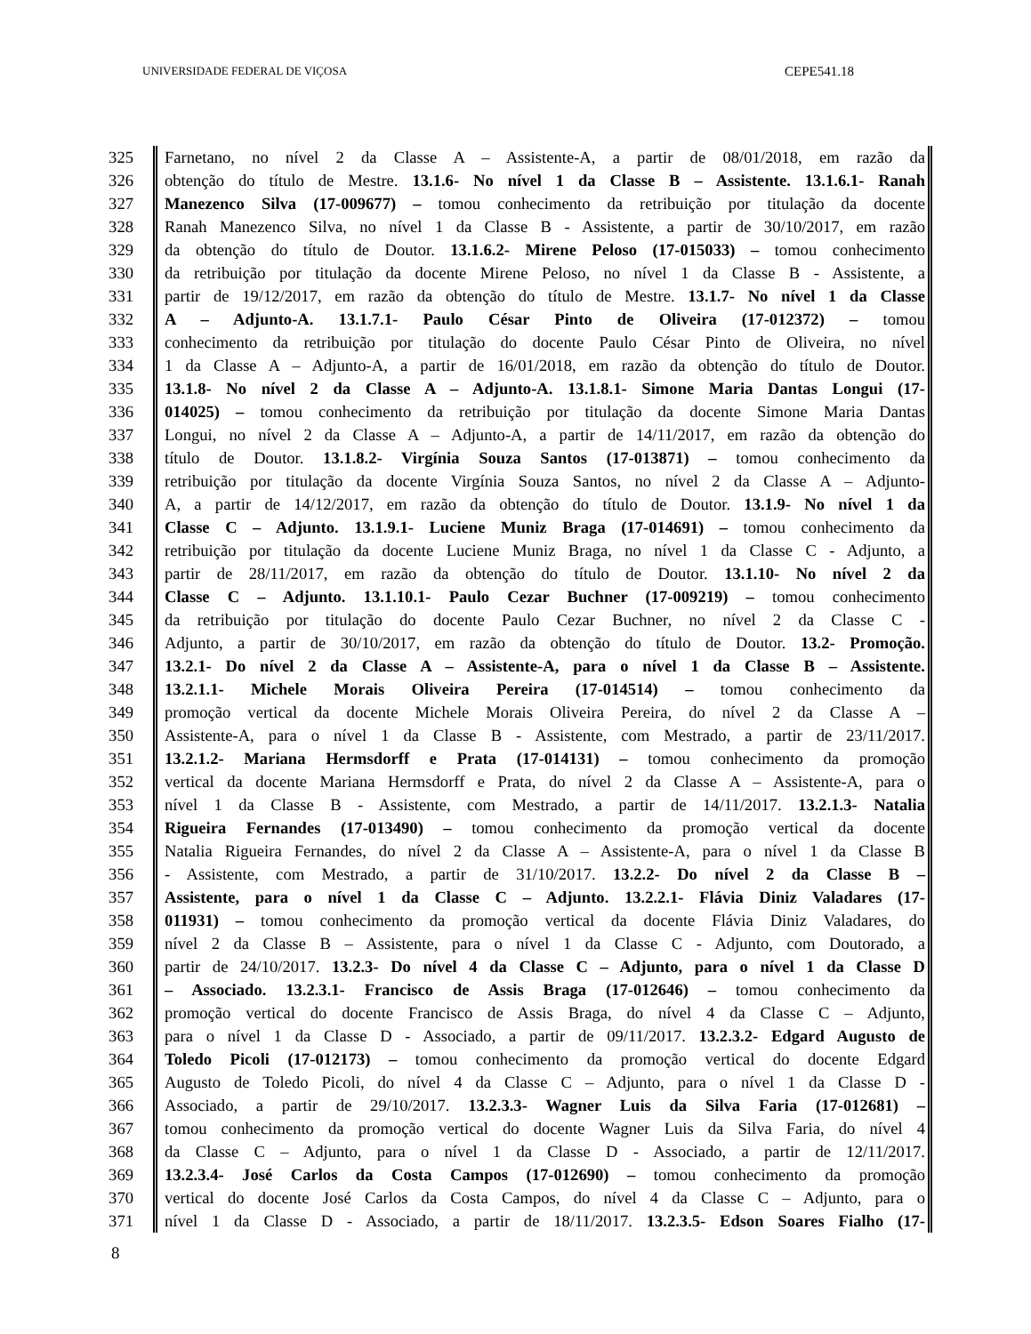UNIVERSIDADE FEDERAL DE VIÇOSA CEPE541.18
325 Farnetano, no nível 2 da Classe A – Assistente-A, a partir de 08/01/2018, em razão da
326 obtenção do título de Mestre. 13.1.6- No nível 1 da Classe B – Assistente. 13.1.6.1- Ranah
327 Manezenco Silva (17-009677) – tomou conhecimento da retribuição por titulação da docente
328 Ranah Manezenco Silva, no nível 1 da Classe B - Assistente, a partir de 30/10/2017, em razão
329 da obtenção do título de Doutor. 13.1.6.2- Mirene Peloso (17-015033) – tomou conhecimento
330 da retribuição por titulação da docente Mirene Peloso, no nível 1 da Classe B - Assistente, a
331 partir de 19/12/2017, em razão da obtenção do título de Mestre. 13.1.7- No nível 1 da Classe
332 A – Adjunto-A. 13.1.7.1- Paulo César Pinto de Oliveira (17-012372) – tomou
333 conhecimento da retribuição por titulação do docente Paulo César Pinto de Oliveira, no nível
334 1 da Classe A – Adjunto-A, a partir de 16/01/2018, em razão da obtenção do título de Doutor.
335 13.1.8- No nível 2 da Classe A – Adjunto-A. 13.1.8.1- Simone Maria Dantas Longui (17-
336 014025) – tomou conhecimento da retribuição por titulação da docente Simone Maria Dantas
337 Longui, no nível 2 da Classe A – Adjunto-A, a partir de 14/11/2017, em razão da obtenção do
338 título de Doutor. 13.1.8.2- Virgínia Souza Santos (17-013871) – tomou conhecimento da
339 retribuição por titulação da docente Virgínia Souza Santos, no nível 2 da Classe A – Adjunto-
340 A, a partir de 14/12/2017, em razão da obtenção do título de Doutor. 13.1.9- No nível 1 da
341 Classe C – Adjunto. 13.1.9.1- Luciene Muniz Braga (17-014691) – tomou conhecimento da
342 retribuição por titulação da docente Luciene Muniz Braga, no nível 1 da Classe C - Adjunto, a
343 partir de 28/11/2017, em razão da obtenção do título de Doutor. 13.1.10- No nível 2 da
344 Classe C – Adjunto. 13.1.10.1- Paulo Cezar Buchner (17-009219) – tomou conhecimento
345 da retribuição por titulação do docente Paulo Cezar Buchner, no nível 2 da Classe C -
346 Adjunto, a partir de 30/10/2017, em razão da obtenção do título de Doutor. 13.2- Promoção.
347 13.2.1- Do nível 2 da Classe A – Assistente-A, para o nível 1 da Classe B – Assistente.
348 13.2.1.1- Michele Morais Oliveira Pereira (17-014514) – tomou conhecimento da
349 promoção vertical da docente Michele Morais Oliveira Pereira, do nível 2 da Classe A –
350 Assistente-A, para o nível 1 da Classe B - Assistente, com Mestrado, a partir de 23/11/2017.
351 13.2.1.2- Mariana Hermsdorff e Prata (17-014131) – tomou conhecimento da promoção
352 vertical da docente Mariana Hermsdorff e Prata, do nível 2 da Classe A – Assistente-A, para o
353 nível 1 da Classe B - Assistente, com Mestrado, a partir de 14/11/2017. 13.2.1.3- Natalia
354 Rigueira Fernandes (17-013490) – tomou conhecimento da promoção vertical da docente
355 Natalia Rigueira Fernandes, do nível 2 da Classe A – Assistente-A, para o nível 1 da Classe B
356 - Assistente, com Mestrado, a partir de 31/10/2017. 13.2.2- Do nível 2 da Classe B –
357 Assistente, para o nível 1 da Classe C – Adjunto. 13.2.2.1- Flávia Diniz Valadares (17-
358 011931) – tomou conhecimento da promoção vertical da docente Flávia Diniz Valadares, do
359 nível 2 da Classe B – Assistente, para o nível 1 da Classe C - Adjunto, com Doutorado, a
360 partir de 24/10/2017. 13.2.3- Do nível 4 da Classe C – Adjunto, para o nível 1 da Classe D
361 – Associado. 13.2.3.1- Francisco de Assis Braga (17-012646) – tomou conhecimento da
362 promoção vertical do docente Francisco de Assis Braga, do nível 4 da Classe C – Adjunto,
363 para o nível 1 da Classe D - Associado, a partir de 09/11/2017. 13.2.3.2- Edgard Augusto de
364 Toledo Picoli (17-012173) – tomou conhecimento da promoção vertical do docente Edgard
365 Augusto de Toledo Picoli, do nível 4 da Classe C – Adjunto, para o nível 1 da Classe D -
366 Associado, a partir de 29/10/2017. 13.2.3.3- Wagner Luis da Silva Faria (17-012681) –
367 tomou conhecimento da promoção vertical do docente Wagner Luis da Silva Faria, do nível 4
368 da Classe C – Adjunto, para o nível 1 da Classe D - Associado, a partir de 12/11/2017.
369 13.2.3.4- José Carlos da Costa Campos (17-012690) – tomou conhecimento da promoção
370 vertical do docente José Carlos da Costa Campos, do nível 4 da Classe C – Adjunto, para o
371 nível 1 da Classe D - Associado, a partir de 18/11/2017. 13.2.3.5- Edson Soares Fialho (17-
8